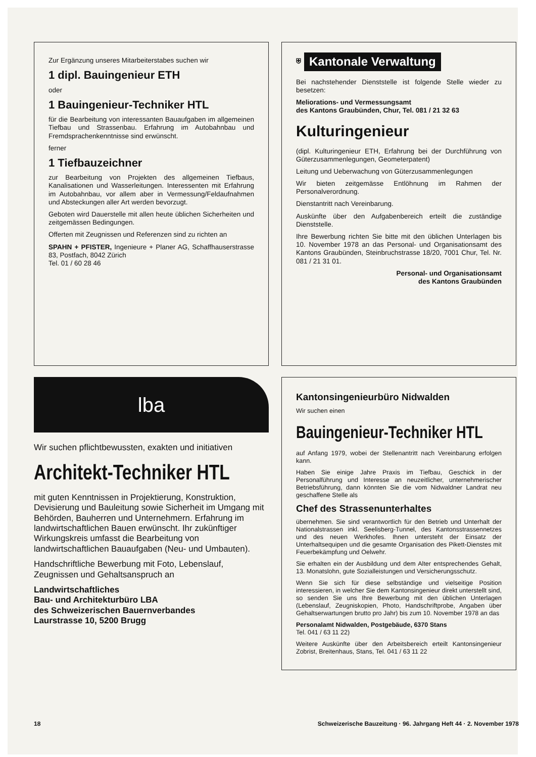Zur Ergänzung unseres Mitarbeiterstabes suchen wir
1 dipl. Bauingenieur ETH
oder
1 Bauingenieur-Techniker HTL
für die Bearbeitung von interessanten Bauaufgaben im allgemeinen Tiefbau und Strassenbau. Erfahrung im Autobahnbau und Fremdsprachenkenntnisse sind erwünscht.
ferner
1 Tiefbauzeichner
zur Bearbeitung von Projekten des allgemeinen Tiefbaus, Kanalisationen und Wasserleitungen. Interessenten mit Erfahrung im Autobahnbau, vor allem aber in Vermessung/Feldaufnahmen und Absteckungen aller Art werden bevorzugt.
Geboten wird Dauerstelle mit allen heute üblichen Sicherheiten und zeitgemässen Bedingungen.
Offerten mit Zeugnissen und Referenzen sind zu richten an
SPAHN + PFISTER, Ingenieure + Planer AG, Schaffhauserstrasse 83, Postfach, 8042 Zürich
Tel. 01 / 60 28 46
⛨ Kantonale Verwaltung
Bei nachstehender Dienststelle ist folgende Stelle wieder zu besetzen:
Meliorations- und Vermessungsamt
des Kantons Graubünden, Chur, Tel. 081 / 21 32 63
Kulturingenieur
(dipl. Kulturingenieur ETH, Erfahrung bei der Durchführung von Güterzusammenlegungen, Geometerpatent)
Leitung und Ueberwachung von Güterzusammenlegungen
Wir bieten zeitgemässe Entlöhnung im Rahmen der Personalverordnung.
Dienstantritt nach Vereinbarung.
Auskünfte über den Aufgabenbereich erteilt die zuständige Dienststelle.
Ihre Bewerbung richten Sie bitte mit den üblichen Unterlagen bis 10. November 1978 an das Personal- und Organisationsamt des Kantons Graubünden, Steinbruchstrasse 18/20, 7001 Chur, Tel. Nr. 081 / 21 31 01.
Personal- und Organisationsamt
des Kantons Graubünden
lba
Wir suchen pflichtbewussten, exakten und initiativen
Architekt-Techniker HTL
mit guten Kenntnissen in Projektierung, Konstruktion, Devisierung und Bauleitung sowie Sicherheit im Umgang mit Behörden, Bauherren und Unternehmern. Erfahrung im landwirtschaftlichen Bauen erwünscht. Ihr zukünftiger Wirkungskreis umfasst die Bearbeitung von landwirtschaftlichen Bauaufgaben (Neu- und Umbauten).
Handschriftliche Bewerbung mit Foto, Lebenslauf, Zeugnissen und Gehaltsanspruch an
Landwirtschaftliches
Bau- und Architekturbüro LBA
des Schweizerischen Bauernverbandes
Laurstrasse 10, 5200 Brugg
Kantonsingenieurbüro Nidwalden
Wir suchen einen
Bauingenieur-Techniker HTL
auf Anfang 1979, wobei der Stellenantritt nach Vereinbarung erfolgen kann.
Haben Sie einige Jahre Praxis im Tiefbau, Geschick in der Personalführung und Interesse an neuzeitlicher, unternehmerischer Betriebsführung, dann könnten Sie die vom Nidwaldner Landrat neu geschaffene Stelle als
Chef des Strassenunterhaltes
übernehmen. Sie sind verantwortlich für den Betrieb und Unterhalt der Nationalstrassen inkl. Seelisberg-Tunnel, des Kantonsstrassennetzes und des neuen Werkhofes. Ihnen untersteht der Einsatz der Unterhaltsequipen und die gesamte Organisation des Pikett-Dienstes mit Feuerbekämpfung und Oelwehr.
Sie erhalten ein der Ausbildung und dem Alter entsprechendes Gehalt, 13. Monatslohn, gute Sozialleistungen und Versicherungsschutz.
Wenn Sie sich für diese selbständige und vielseitige Position interessieren, in welcher Sie dem Kantonsingenieur direkt unterstellt sind, so senden Sie uns Ihre Bewerbung mit den üblichen Unterlagen (Lebenslauf, Zeugniskopien, Photo, Handschriftprobe, Angaben über Gehaltserwartungen brutto pro Jahr) bis zum 10. November 1978 an das
Personalamt Nidwalden, Postgebäude, 6370 Stans
Tel. 041 / 63 11 22)
Weitere Auskünfte über den Arbeitsbereich erteilt Kantonsingenieur Zobrist, Breitenhaus, Stans, Tel. 041 / 63 11 22
18 Schweizerische Bauzeitung · 96. Jahrgang Heft 44 · 2. November 1978